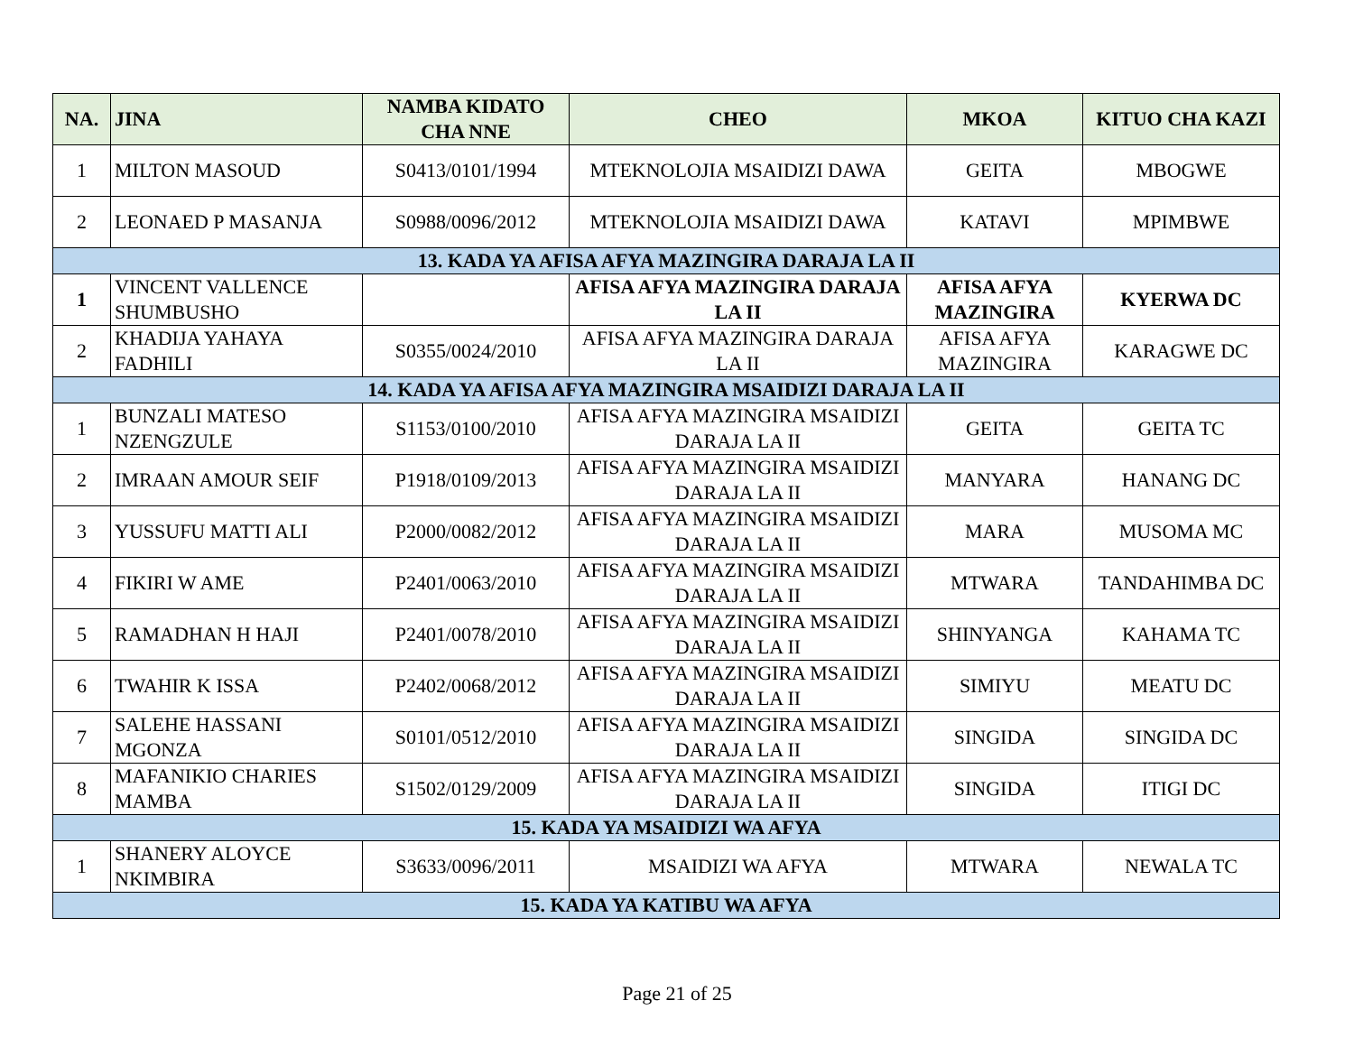| NA. | JINA | NAMBA KIDATO CHA NNE | CHEO | MKOA | KITUO CHA KAZI |
| --- | --- | --- | --- | --- | --- |
| 1 | MILTON MASOUD | S0413/0101/1994 | MTEKNOLOJIA MSAIDIZI DAWA | GEITA | MBOGWE |
| 2 | LEONAED P MASANJA | S0988/0096/2012 | MTEKNOLOJIA MSAIDIZI DAWA | KATAVI | MPIMBWE |
| 13. KADA YA AFISA AFYA MAZINGIRA DARAJA LA II | | | | | |
| 1 | VINCENT VALLENCE SHUMBUSHO | | AFISA AFYA MAZINGIRA DARAJA LA II | AFISA AFYA MAZINGIRA | KYERWA DC |
| 2 | KHADIJA YAHAYA FADHILI | S0355/0024/2010 | AFISA AFYA MAZINGIRA DARAJA LA II | AFISA AFYA MAZINGIRA | KARAGWE DC |
| 14. KADA YA AFISA AFYA MAZINGIRA MSAIDIZI DARAJA LA II | | | | | |
| 1 | BUNZALI MATESO NZENGZULE | S1153/0100/2010 | AFISA AFYA MAZINGIRA MSAIDIZI DARAJA LA II | GEITA | GEITA TC |
| 2 | IMRAAN AMOUR SEIF | P1918/0109/2013 | AFISA AFYA MAZINGIRA MSAIDIZI DARAJA LA II | MANYARA | HANANG DC |
| 3 | YUSSUFU MATTI ALI | P2000/0082/2012 | AFISA AFYA MAZINGIRA MSAIDIZI DARAJA LA II | MARA | MUSOMA MC |
| 4 | FIKIRI W AME | P2401/0063/2010 | AFISA AFYA MAZINGIRA MSAIDIZI DARAJA LA II | MTWARA | TANDAHIMBA DC |
| 5 | RAMADHAN H HAJI | P2401/0078/2010 | AFISA AFYA MAZINGIRA MSAIDIZI DARAJA LA II | SHINYANGA | KAHAMA TC |
| 6 | TWAHIR K ISSA | P2402/0068/2012 | AFISA AFYA MAZINGIRA MSAIDIZI DARAJA LA II | SIMIYU | MEATU DC |
| 7 | SALEHE HASSANI MGONZA | S0101/0512/2010 | AFISA AFYA MAZINGIRA MSAIDIZI DARAJA LA II | SINGIDA | SINGIDA DC |
| 8 | MAFANIKIO CHARIES MAMBA | S1502/0129/2009 | AFISA AFYA MAZINGIRA MSAIDIZI DARAJA LA II | SINGIDA | ITIGI DC |
| 15. KADA YA MSAIDIZI WA AFYA | | | | | |
| 1 | SHANERY ALOYCE NKIMBIRA | S3633/0096/2011 | MSAIDIZI WA AFYA | MTWARA | NEWALA TC |
| 15. KADA YA KATIBU WA AFYA | | | | | |
Page 21 of 25